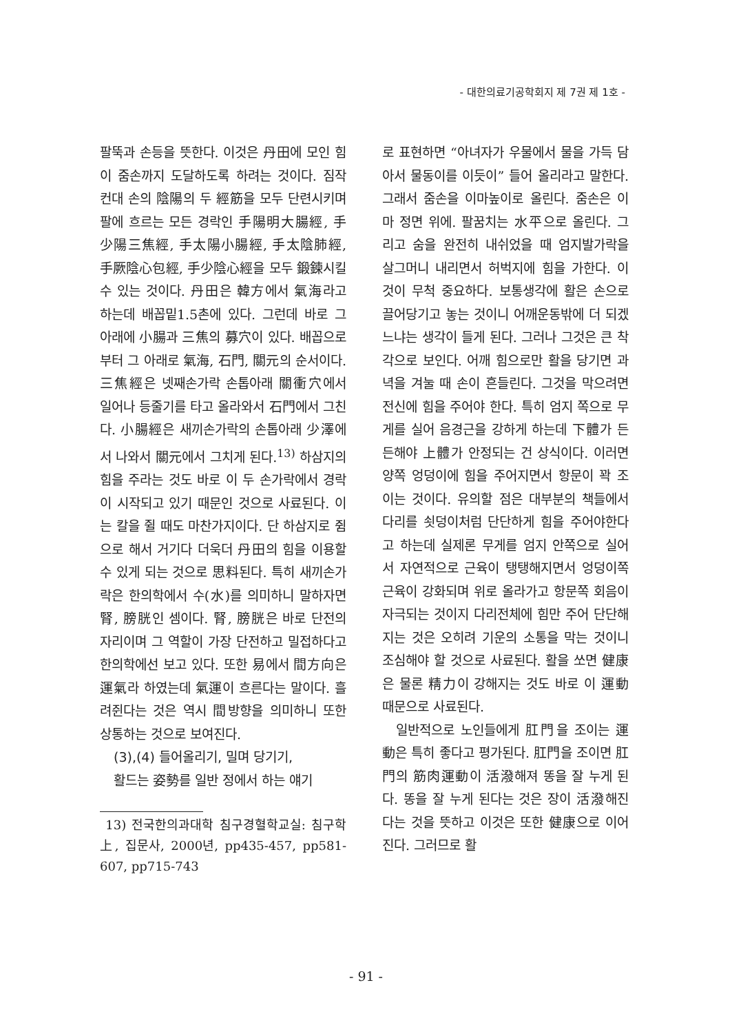- 대한의료기공학회지 제 7권 제 1호 -
팔뚝과 손등을 뜻한다. 이것은 丹田에 모인 힘이 줌손까지 도달하도록 하려는 것이다. 짐작컨대 손의 陰陽의 두 經筋을 모두 단련시키며 팔에 흐르는 모든 경락인 手陽明大腸經, 手少陽三焦經, 手太陽小腸經, 手太陰肺經, 手厥陰心包經, 手少陰心經을 모두 鍛鍊시킬수 있는 것이다. 丹田은 韓方에서 氣海라고 하는데 배꼽밑1.5촌에 있다. 그런데 바로 그 아래에 小腸과 三焦의 募穴이 있다. 배꼽으로부터 그 아래로 氣海, 石門, 關元의 순서이다. 三焦經은 넷째손가락 손톱아래 關衝穴에서 일어나 등줄기를 타고 올라와서 石門에서 그친다. 小腸經은 새끼손가락의 손톱아래 少澤에서 나와서 關元에서 그치게 된다.<sup>13)</sup> 하삼지의 힘을 주라는 것도 바로 이 두 손가락에서 경락이 시작되고 있기 때문인 것으로 사료된다. 이는 칼을 쥘 때도 마찬가지이다. 단 하삼지로 쥠으로 해서 거기다 더욱더 丹田의 힘을 이용할 수 있게 되는 것으로 思料된다. 특히 새끼손가락은 한의학에서 수(水)를 의미하니 말하자면 腎, 膀胱인 셈이다. 腎, 膀胱은 바로 단전의 자리이며 그 역할이 가장 단전하고 밀접하다고 한의학에선 보고 있다. 또한 易에서 間方向은 運氣라 하였는데 氣運이 흐른다는 말이다. 흘려쥔다는 것은 역시 間방향을 의미하니 또한 상통하는 것으로 보여진다.
(3),(4) 들어올리기, 밀며 당기기,
활드는 姿勢를 일반 정에서 하는 얘기
13) 전국한의과대학 침구경혈학교실: 침구학上, 집문사, 2000년, pp435-457, pp581-607, pp715-743
로 표현하면 “아녀자가 우물에서 물을 가득 담아서 물동이를 이듯이” 들어 올리라고 말한다. 그래서 줌손을 이마높이로 올린다. 줌손은 이마 정면 위에. 팔꿈치는 水平으로 올린다. 그리고 숨을 완전히 내쉬었을 때 엄지발가락을 살그머니 내리면서 허벅지에 힘을 가한다. 이것이 무척 중요하다. 보통생각에 활은 손으로 끌어당기고 놓는 것이니 어깨운동밖에 더 되겠느냐는 생각이 들게 된다. 그러나 그것은 큰 착각으로 보인다. 어깨 힘으로만 활을 당기면 과녁을 겨눌 때 손이 흔들린다. 그것을 막으려면 전신에 힘을 주어야 한다. 특히 엄지 쪽으로 무게를 실어 음경근을 강하게 하는데 下體가 든든해야 上體가 안정되는 건 상식이다. 이러면 양쪽 엉덩이에 힘을 주어지면서 항문이 꽉 조이는 것이다. 유의할 점은 대부분의 책들에서 다리를 쇳덩이처럼 단단하게 힘을 주어야한다고 하는데 실제론 무게를 엄지 안쪽으로 실어서 자연적으로 근육이 탱탱해지면서 엉덩이쪽 근육이 강화되며 위로 올라가고 항문쪽 회음이 자극되는 것이지 다리전체에 힘만 주어 단단해지는 것은 오히려 기운의 소통을 막는 것이니 조심해야 할 것으로 사료된다. 활을 쏘면 健康은 물론 精力이 강해지는 것도 바로 이 運動 때문으로 사료된다.
일반적으로 노인들에게 肛門을 조이는 運動은 특히 좋다고 평가된다. 肛門을 조이면 肛門의 筋肉運動이 活潑해져 똥을 잘 누게 된다. 똥을 잘 누게 된다는 것은 장이 活潑해진다는 것을 뜻하고 이것은 또한 健康으로 이어진다. 그러므로 활
- 91 -